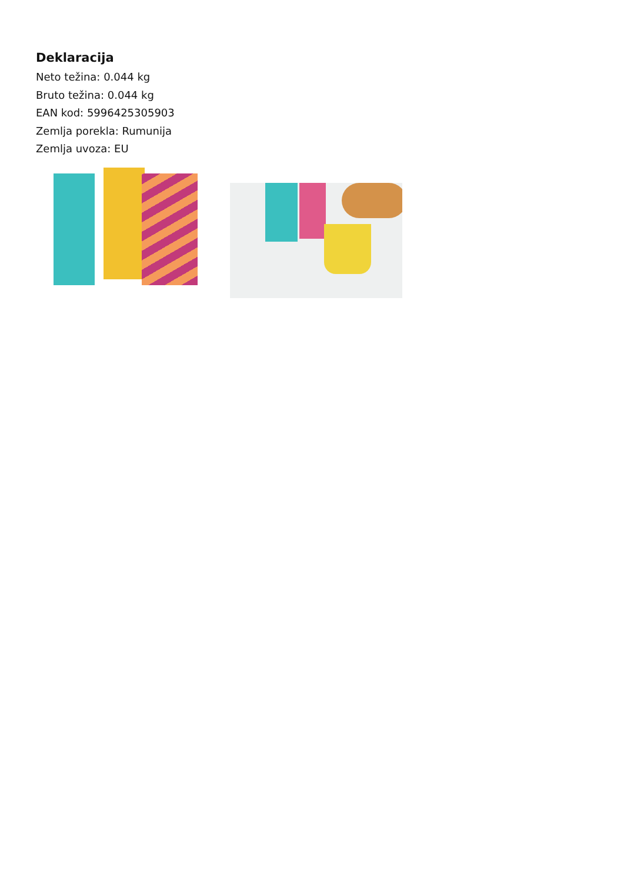Deklaracija
Neto težina: 0.044 kg
Bruto težina: 0.044 kg
EAN kod: 5996425305903
Zemlja porekla: Rumunija
Zemlja uvoza: EU